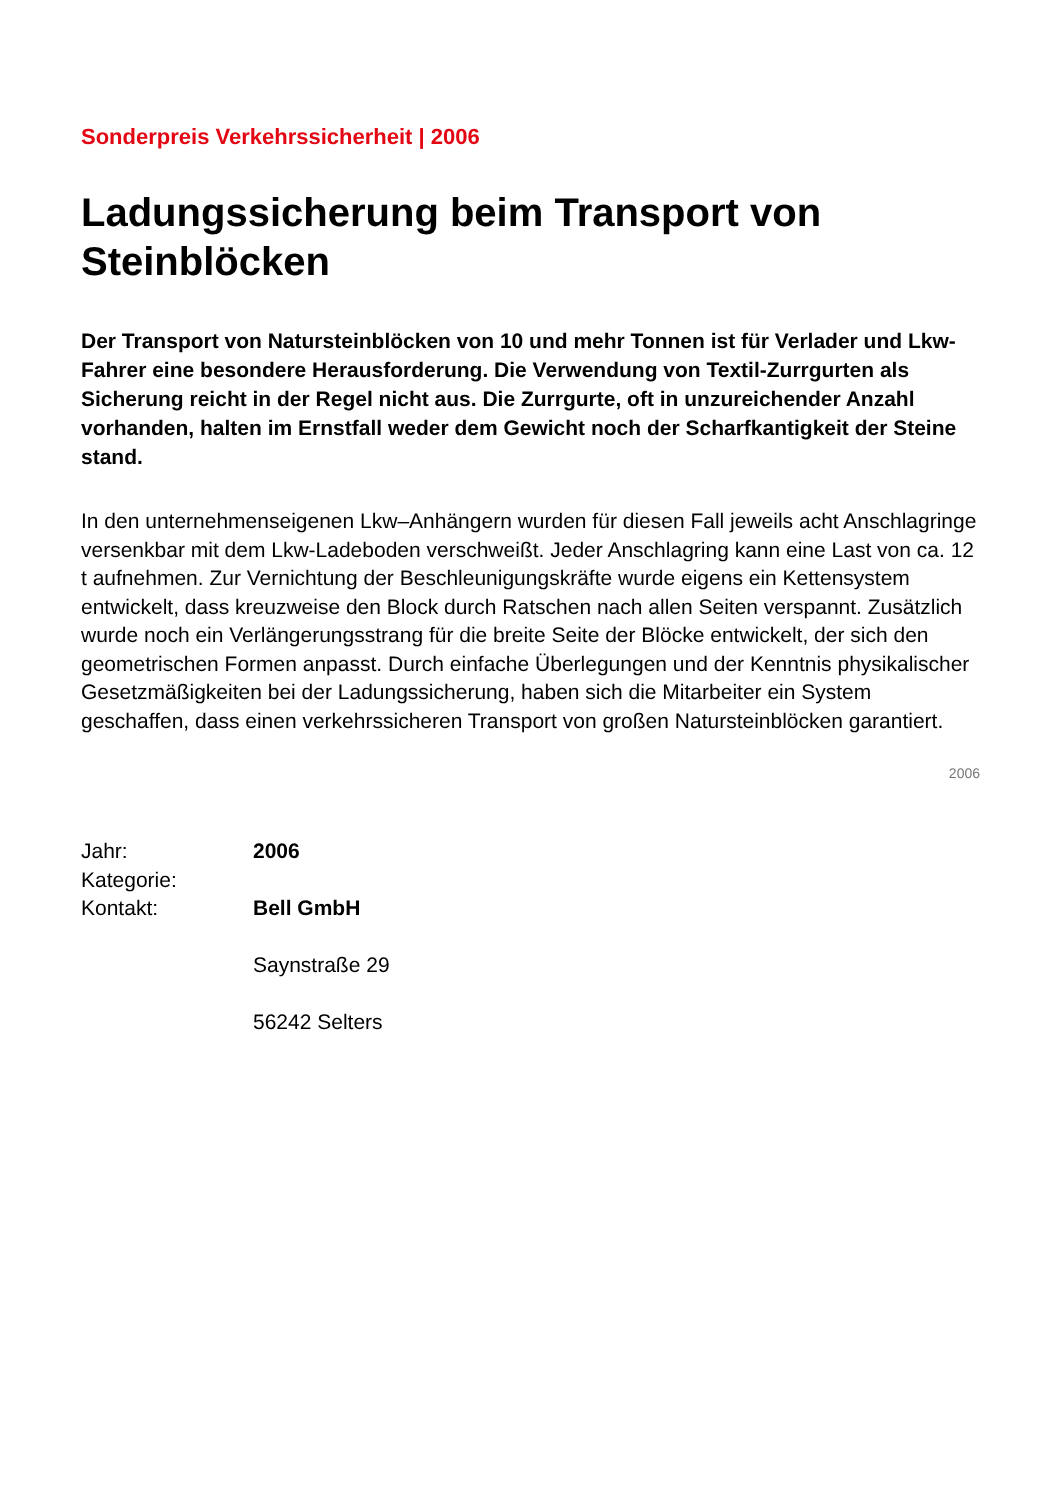Sonderpreis Verkehrssicherheit | 2006
Ladungssicherung beim Transport von Steinblöcken
Der Transport von Natursteinblöcken von 10 und mehr Tonnen ist für Verlader und Lkw-Fahrer eine besondere Herausforderung. Die Verwendung von Textil-Zurrgurten als Sicherung reicht in der Regel nicht aus. Die Zurrgurte, oft in unzureichender Anzahl vorhanden, halten im Ernstfall weder dem Gewicht noch der Scharfkantigkeit der Steine stand.
In den unternehmenseigenen Lkw–Anhängern wurden für diesen Fall jeweils acht Anschlagringe versenkbar mit dem Lkw-Ladeboden verschweißt. Jeder Anschlagring kann eine Last von ca. 12 t aufnehmen. Zur Vernichtung der Beschleunigungskräfte wurde eigens ein Kettensystem entwickelt, dass kreuzweise den Block durch Ratschen nach allen Seiten verspannt. Zusätzlich wurde noch ein Verlängerungsstrang für die breite Seite der Blöcke entwickelt, der sich den geometrischen Formen anpasst. Durch einfache Überlegungen und der Kenntnis physikalischer Gesetzmäßigkeiten bei der Ladungssicherung, haben sich die Mitarbeiter ein System geschaffen, dass einen verkehrssicheren Transport von großen Natursteinblöcken garantiert.
2006
| Jahr: | 2006 |
| Kategorie: | |
| Kontakt: | Bell GmbH Saynstraße 29 56242 Selters |